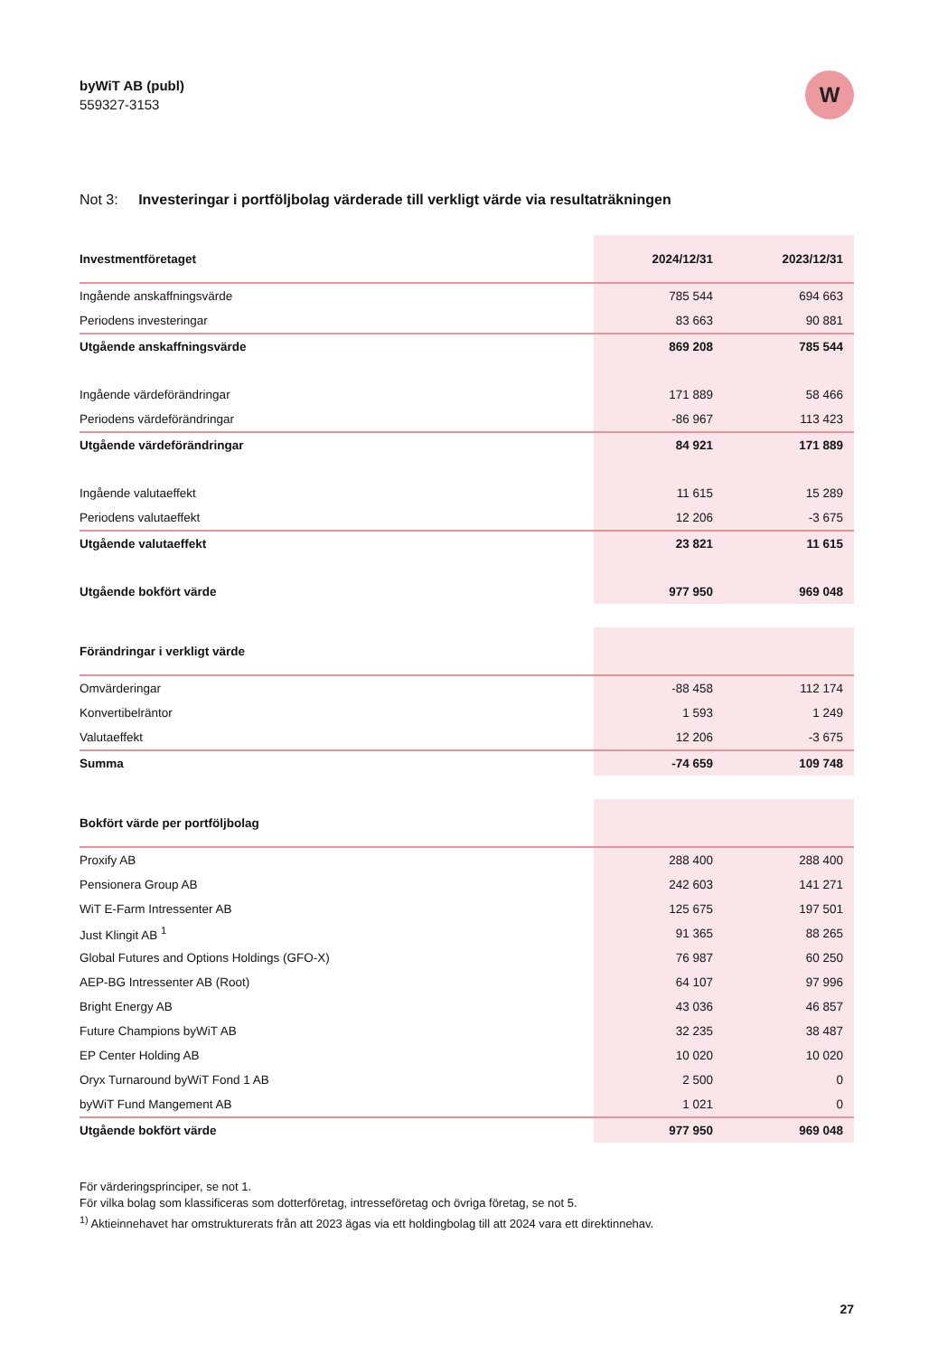byWiT AB (publ)
559327-3153
W
Not 3: Investeringar i portföljbolag värderade till verkligt värde via resultaträkningen
| Investmentföretaget | 2024/12/31 | 2023/12/31 |
| --- | --- | --- |
| Ingående anskaffningsvärde | 785 544 | 694 663 |
| Periodens investeringar | 83 663 | 90 881 |
| Utgående anskaffningsvärde | 869 208 | 785 544 |
| Ingående värdeförändringar | 171 889 | 58 466 |
| Periodens värdeförändringar | -86 967 | 113 423 |
| Utgående värdeförändringar | 84 921 | 171 889 |
| Ingående valutaeffekt | 11 615 | 15 289 |
| Periodens valutaeffekt | 12 206 | -3 675 |
| Utgående valutaeffekt | 23 821 | 11 615 |
| Utgående bokfört värde | 977 950 | 969 048 |
| Förändringar i verkligt värde | | |
| --- | --- | --- |
| Omvärderingar | -88 458 | 112 174 |
| Konvertibelräntor | 1 593 | 1 249 |
| Valutaeffekt | 12 206 | -3 675 |
| Summa | -74 659 | 109 748 |
| Bokfört värde per portföljbolag | | |
| --- | --- | --- |
| Proxify AB | 288 400 | 288 400 |
| Pensionera Group AB | 242 603 | 141 271 |
| WiT E-Farm Intressenter AB | 125 675 | 197 501 |
| Just Klingit AB <sup>1</sup> | 91 365 | 88 265 |
| Global Futures and Options Holdings (GFO-X) | 76 987 | 60 250 |
| AEP-BG Intressenter AB (Root) | 64 107 | 97 996 |
| Bright Energy AB | 43 036 | 46 857 |
| Future Champions byWiT AB | 32 235 | 38 487 |
| EP Center Holding AB | 10 020 | 10 020 |
| Oryx Turnaround byWiT Fond 1 AB | 2 500 | 0 |
| byWiT Fund Mangement AB | 1 021 | 0 |
| Utgående bokfört värde | 977 950 | 969 048 |
För värderingsprinciper, se not 1.
För vilka bolag som klassificeras som dotterföretag, intresseföretag och övriga företag, se not 5.
<sup>1)</sup> Aktieinnehavet har omstrukturerats från att 2023 ägas via ett holdingbolag till att 2024 vara ett direktinnehav.
27